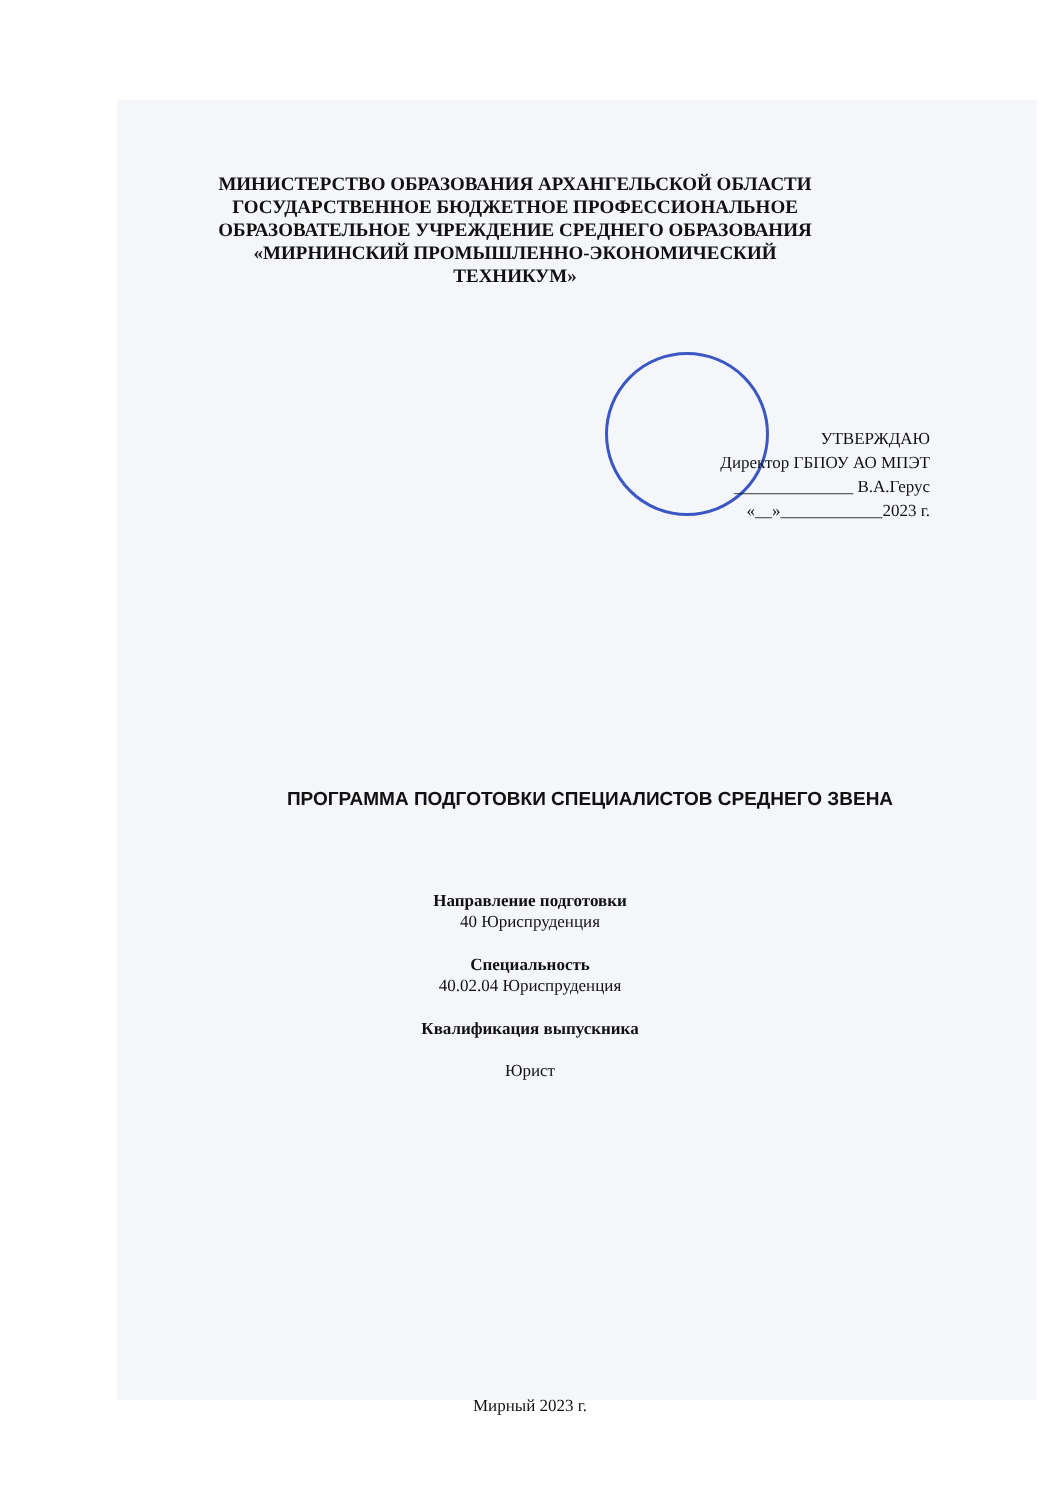МИНИСТЕРСТВО ОБРАЗОВАНИЯ АРХАНГЕЛЬСКОЙ ОБЛАСТИ
ГОСУДАРСТВЕННОЕ БЮДЖЕТНОЕ ПРОФЕССИОНАЛЬНОЕ
ОБРАЗОВАТЕЛЬНОЕ УЧРЕЖДЕНИЕ СРЕДНЕГО ОБРАЗОВАНИЯ
«МИРНИНСКИЙ ПРОМЫШЛЕННО-ЭКОНОМИЧЕСКИЙ ТЕХНИКУМ»
УТВЕРЖДАЮ
Директор ГБПОУ АО МПЭТ
______________ В.А.Герус
«__»____________2023 г.
ПРОГРАММА ПОДГОТОВКИ СПЕЦИАЛИСТОВ СРЕДНЕГО ЗВЕНА
Направление подготовки
40 Юриспруденция
Специальность
40.02.04 Юриспруденция
Квалификация выпускника
Юрист
Мирный 2023 г.